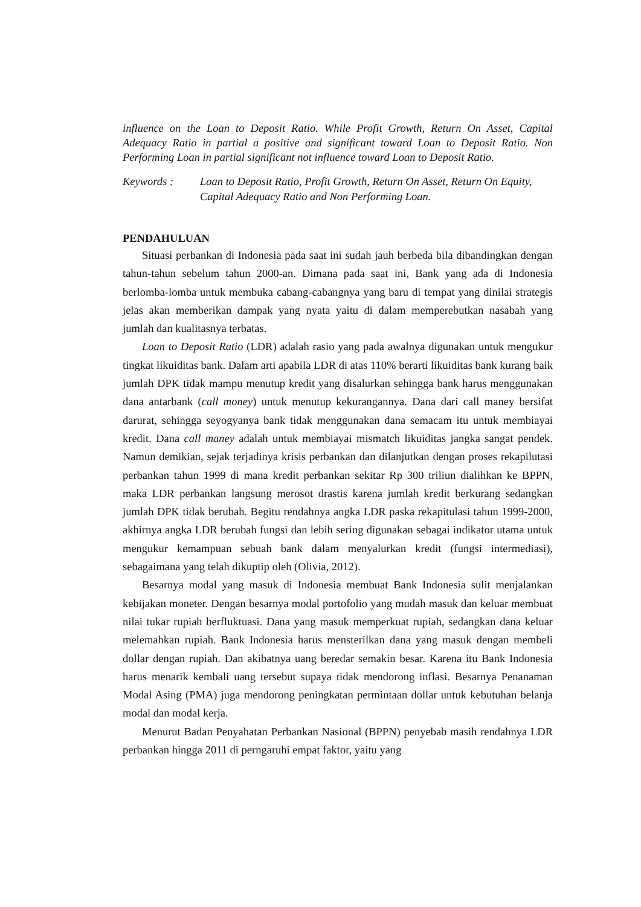influence on the Loan to Deposit Ratio. While Profit Growth, Return On Asset, Capital Adequacy Ratio in partial a positive and significant toward Loan to Deposit Ratio. Non Performing Loan in partial significant not influence toward Loan to Deposit Ratio.
Keywords : Loan to Deposit Ratio, Profit Growth, Return On Asset, Return On Equity, Capital Adequacy Ratio and Non Performing Loan.
PENDAHULUAN
Situasi perbankan di Indonesia pada saat ini sudah jauh berbeda bila dibandingkan dengan tahun-tahun sebelum tahun 2000-an. Dimana pada saat ini, Bank yang ada di Indonesia berlomba-lomba untuk membuka cabang-cabangnya yang baru di tempat yang dinilai strategis jelas akan memberikan dampak yang nyata yaitu di dalam memperebutkan nasabah yang jumlah dan kualitasnya terbatas.
Loan to Deposit Ratio (LDR) adalah rasio yang pada awalnya digunakan untuk mengukur tingkat likuiditas bank. Dalam arti apabila LDR di atas 110% berarti likuiditas bank kurang baik jumlah DPK tidak mampu menutup kredit yang disalurkan sehingga bank harus menggunakan dana antarbank (call money) untuk menutup kekurangannya. Dana dari call maney bersifat darurat, sehingga seyogyanya bank tidak menggunakan dana semacam itu untuk membiayai kredit. Dana call maney adalah untuk membiayai mismatch likuiditas jangka sangat pendek. Namun demikian, sejak terjadinya krisis perbankan dan dilanjutkan dengan proses rekapilutasi perbankan tahun 1999 di mana kredit perbankan sekitar Rp 300 triliun dialihkan ke BPPN, maka LDR perbankan langsung merosot drastis karena jumlah kredit berkurang sedangkan jumlah DPK tidak berubah. Begitu rendahnya angka LDR paska rekapitulasi tahun 1999-2000, akhirnya angka LDR berubah fungsi dan lebih sering digunakan sebagai indikator utama untuk mengukur kemampuan sebuah bank dalam menyalurkan kredit (fungsi intermediasi), sebagaimana yang telah dikuptip oleh (Olivia, 2012).
Besarnya modal yang masuk di Indonesia membuat Bank Indonesia sulit menjalankan kebijakan moneter. Dengan besarnya modal portofolio yang mudah masuk dan keluar membuat nilai tukar rupiah berfluktuasi. Dana yang masuk memperkuat rupiah, sedangkan dana keluar melemahkan rupiah. Bank Indonesia harus mensterilkan dana yang masuk dengan membeli dollar dengan rupiah. Dan akibatnya uang beredar semakin besar. Karena itu Bank Indonesia harus menarik kembali uang tersebut supaya tidak mendorong inflasi. Besarnya Penanaman Modal Asing (PMA) juga mendorong peningkatan permintaan dollar untuk kebutuhan belanja modal dan modal kerja.
Menurut Badan Penyahatan Perbankan Nasional (BPPN) penyebab masih rendahnya LDR perbankan hingga 2011 di perngaruhi empat faktor, yaitu yang